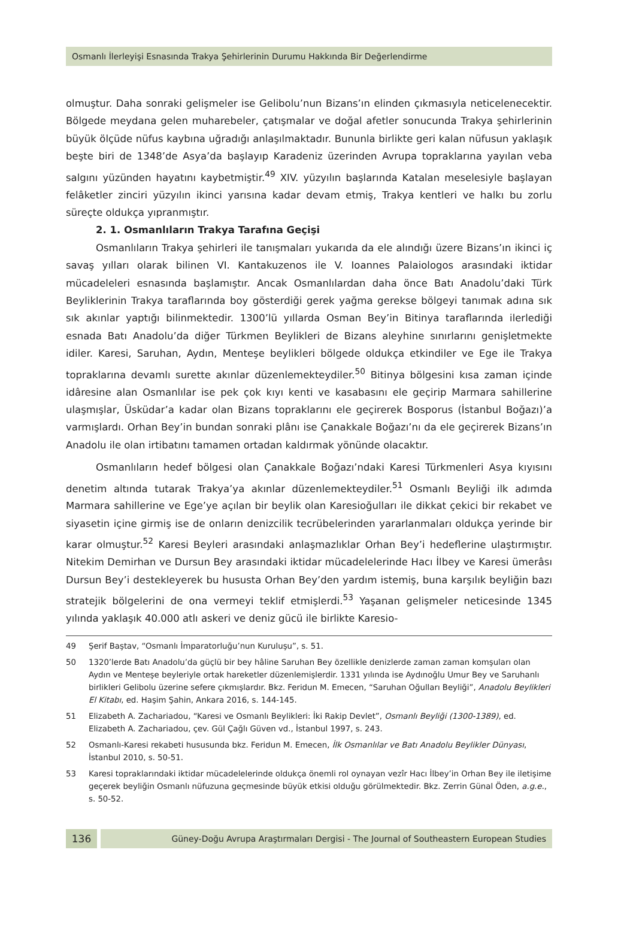Osmanlı İlerleyişi Esnasında Trakya Şehirlerinin Durumu Hakkında Bir Değerlendirme
olmuştur. Daha sonraki gelişmeler ise Gelibolu’nun Bizans’ın elinden çıkmasıyla neticelenecektir. Bölgede meydana gelen muharebeler, çatışmalar ve doğal afetler sonucunda Trakya şehirlerinin büyük ölçüde nüfus kaybına uğradığı anlaşılmaktadır. Bununla birlikte geri kalan nüfusun yaklaşık beşte biri de 1348’de Asya’da başlayıp Karadeniz üzerinden Avrupa topraklarına yayılan veba salgını yüzünden hayatını kaybetmiştir.<sup>49</sup> XIV. yüzyılın başlarında Katalan meselesiyle başlayan felâketler zinciri yüzyılın ikinci yarısına kadar devam etmiş, Trakya kentleri ve halkı bu zorlu süreçte oldukça yıpranmıştır.
2. 1. Osmanlıların Trakya Tarafına Geçişi
Osmanlıların Trakya şehirleri ile tanışmaları yukarıda da ele alındığı üzere Bizans’ın ikinci iç savaş yılları olarak bilinen VI. Kantakuzenos ile V. Ioannes Palaiologos arasındaki iktidar mücadeleleri esnasında başlamıştır. Ancak Osmanlılardan daha önce Batı Anadolu’daki Türk Beyliklerinin Trakya taraflarında boy gösterdiği gerek yağma gerekse bölgeyi tanımak adına sık sık akınlar yaptığı bilinmektedir. 1300’lü yıllarda Osman Bey’in Bitinya taraflarında ilerlediği esnada Batı Anadolu’da diğer Türkmen Beylikleri de Bizans aleyhine sınırlarını genişletmekte idiler. Karesi, Saruhan, Aydın, Menteşe beylikleri bölgede oldukça etkindiler ve Ege ile Trakya topraklarına devamlı surette akınlar düzenlemekteydiler.<sup>50</sup> Bitinya bölgesini kısa zaman içinde idâresine alan Osmanlılar ise pek çok kıyı kenti ve kasabasını ele geçirip Marmara sahillerine ulaşmışlar, Üsküdar’a kadar olan Bizans topraklarını ele geçirerek Bosporus (İstanbul Boğazı)’a varmışlardı. Orhan Bey’in bundan sonraki plânı ise Çanakkale Boğazı’nı da ele geçirerek Bizans’ın Anadolu ile olan irtibatını tamamen ortadan kaldırmak yönünde olacaktır.
Osmanlıların hedef bölgesi olan Çanakkale Boğazı’ndaki Karesi Türkmenleri Asya kıyısını denetim altında tutarak Trakya’ya akınlar düzenlemekteydiler.<sup>51</sup> Osmanlı Beyliği ilk adımda Marmara sahillerine ve Ege’ye açılan bir beylik olan Karesioğulları ile dikkat çekici bir rekabet ve siyasetin içine girmiş ise de onların denizcilik tecrübelerinden yararlanmaları oldukça yerinde bir karar olmuştur.<sup>52</sup> Karesi Beyleri arasındaki anlaşmazlıklar Orhan Bey’i hedeflerine ulaştırmıştır. Nitekim Demirhan ve Dursun Bey arasındaki iktidar mücadelelerinde Hacı İlbey ve Karesi ümerâsı Dursun Bey’i destekleyerek bu hususta Orhan Bey’den yardım istemiş, buna karşılık beyliğin bazı stratejik bölgelerini de ona vermeyi teklif etmişlerdi.<sup>53</sup> Yaşanan gelişmeler neticesinde 1345 yılında yaklaşık 40.000 atlı askeri ve deniz gücü ile birlikte Karesio-
49 Şerif Baştav, “Osmanlı İmparatorluğu’nun Kuruluşu”, s. 51.
50 1320’lerde Batı Anadolu’da güçlü bir bey hâline Saruhan Bey özellikle denizlerde zaman zaman komşuları olan Aydın ve Menteşe beyleriyle ortak hareketler düzenlemişlerdir. 1331 yılında ise Aydınoğlu Umur Bey ve Saruhanlı birlikleri Gelibolu üzerine sefere çıkmışlardır. Bkz. Feridun M. Emecen, “Saruhan Oğulları Beyliği”, Anadolu Beylikleri El Kitabı, ed. Haşim Şahin, Ankara 2016, s. 144-145.
51 Elizabeth A. Zachariadou, “Karesi ve Osmanlı Beylikleri: İki Rakip Devlet”, Osmanlı Beyliği (1300-1389), ed. Elizabeth A. Zachariadou, çev. Gül Çağlı Güven vd., İstanbul 1997, s. 243.
52 Osmanlı-Karesi rekabeti hususunda bkz. Feridun M. Emecen, İlk Osmanlılar ve Batı Anadolu Beylikler Dünyası, İstanbul 2010, s. 50-51.
53 Karesi topraklarındaki iktidar mücadelelerinde oldukça önemli rol oynayan vezîr Hacı İlbey’in Orhan Bey ile iletişime geçerek beyliğin Osmanlı nüfuzuna geçmesinde büyük etkisi olduğu görülmektedir. Bkz. Zerrin Günal Öden, a.g.e., s. 50-52.
136
Güney-Doğu Avrupa Araştırmaları Dergisi - The Journal of Southeastern European Studies